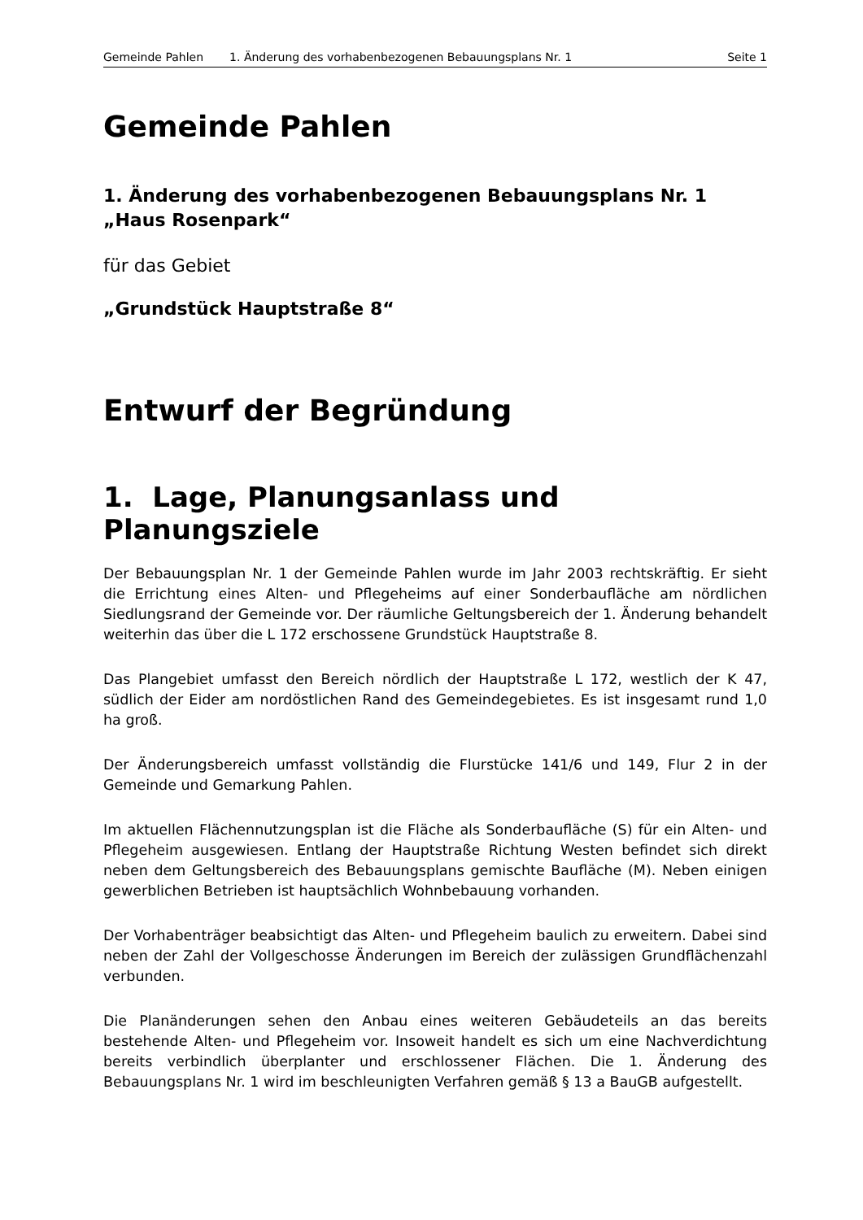Gemeinde Pahlen 1. Änderung des vorhabenbezogenen Bebauungsplans Nr. 1 Seite 1
Gemeinde Pahlen
1. Änderung des vorhabenbezogenen Bebauungsplans Nr. 1
„Haus Rosenpark“
für das Gebiet
„Grundstück Hauptstraße 8“
Entwurf der Begründung
1. Lage, Planungsanlass und Planungsziele
Der Bebauungsplan Nr. 1 der Gemeinde Pahlen wurde im Jahr 2003 rechtskräftig. Er sieht die Errichtung eines Alten- und Pflegeheims auf einer Sonderbaufläche am nördlichen Siedlungsrand der Gemeinde vor. Der räumliche Geltungsbereich der 1. Änderung behandelt weiterhin das über die L 172 erschossene Grundstück Hauptstraße 8.
Das Plangebiet umfasst den Bereich nördlich der Hauptstraße L 172, westlich der K 47, südlich der Eider am nordöstlichen Rand des Gemeindegebietes. Es ist insgesamt rund 1,0 ha groß.
Der Änderungsbereich umfasst vollständig die Flurstücke 141/6 und 149, Flur 2 in der Gemeinde und Gemarkung Pahlen.
Im aktuellen Flächennutzungsplan ist die Fläche als Sonderbaufläche (S) für ein Alten- und Pflegeheim ausgewiesen. Entlang der Hauptstraße Richtung Westen befindet sich direkt neben dem Geltungsbereich des Bebauungsplans gemischte Baufläche (M). Neben einigen gewerblichen Betrieben ist hauptsächlich Wohnbebauung vorhanden.
Der Vorhabenträger beabsichtigt das Alten- und Pflegeheim baulich zu erweitern. Dabei sind neben der Zahl der Vollgeschosse Änderungen im Bereich der zulässigen Grundflächenzahl verbunden.
Die Planänderungen sehen den Anbau eines weiteren Gebäudeteils an das bereits bestehende Alten- und Pflegeheim vor. Insoweit handelt es sich um eine Nachverdichtung bereits verbindlich überplanter und erschlossener Flächen. Die 1. Änderung des Bebauungsplans Nr. 1 wird im beschleunigten Verfahren gemäß § 13 a BauGB aufgestellt.